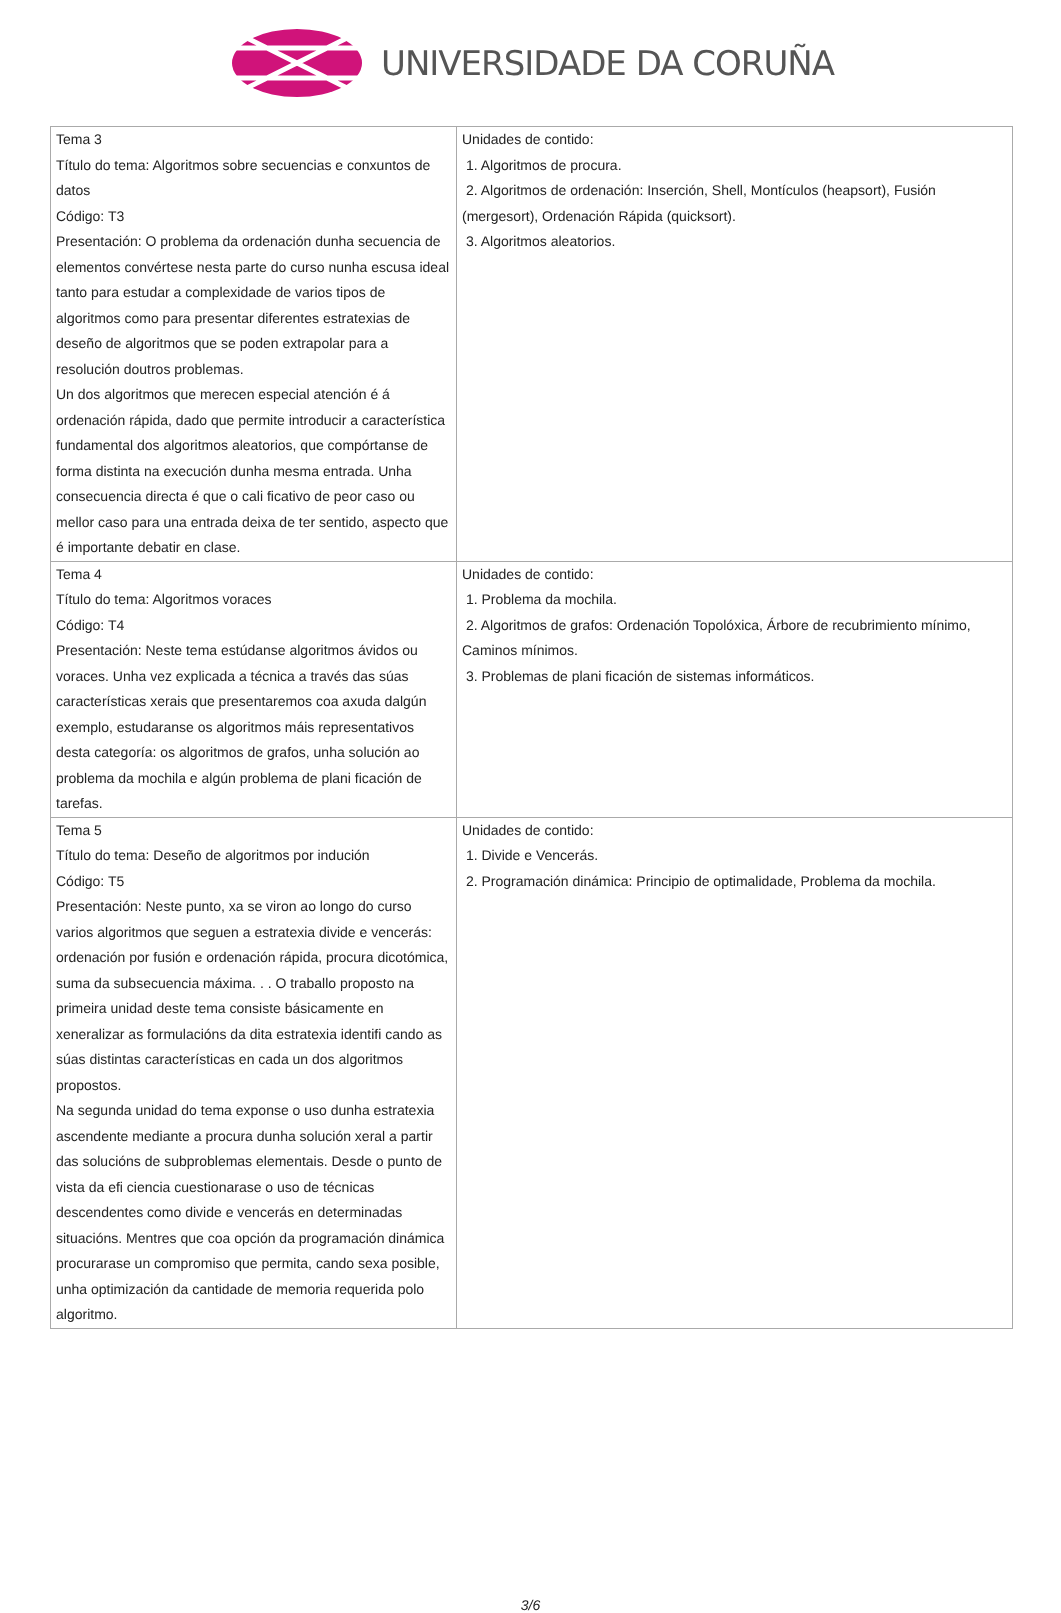UNIVERSIDADE DA CORUÑA
| Tema 3 Título do tema: Algoritmos sobre secuencias e conxuntos de datos Código: T3 Presentación: O problema da ordenación dunha secuencia de elementos convértese nesta parte do curso nunha escusa ideal tanto para estudar a complexidade de varios tipos de algoritmos como para presentar diferentes estratexias de deseño de algoritmos que se poden extrapolar para a resolución doutros problemas. Un dos algoritmos que merecen especial atención é á ordenación rápida, dado que permite introducir a característica fundamental dos algoritmos aleatorios, que compórtanse de forma distinta na execución dunha mesma entrada. Unha consecuencia directa é que o cali ficativo de peor caso ou mellor caso para una entrada deixa de ter sentido, aspecto que é importante debatir en clase. | Unidades de contido: 1. Algoritmos de procura. 2. Algoritmos de ordenación: Inserción, Shell, Montículos (heapsort), Fusión (mergesort), Ordenación Rápida (quicksort). 3. Algoritmos aleatorios. |
| Tema 4 Título do tema: Algoritmos voraces Código: T4 Presentación: Neste tema estúdanse algoritmos ávidos ou voraces. Unha vez explicada a técnica a través das súas características xerais que presentaremos coa axuda dalgún exemplo, estudaranse os algoritmos máis representativos desta categoría: os algoritmos de grafos, unha solución ao problema da mochila e algún problema de plani ficación de tarefas. | Unidades de contido: 1. Problema da mochila. 2. Algoritmos de grafos: Ordenación Topolóxica, Árbore de recubrimiento mínimo, Caminos mínimos. 3. Problemas de plani ficación de sistemas informáticos. |
| Tema 5 Título do tema: Deseño de algoritmos por indución Código: T5 Presentación: Neste punto, xa se viron ao longo do curso varios algoritmos que seguen a estratexia divide e vencerás: ordenación por fusión e ordenación rápida, procura dicotómica, suma da subsecuencia máxima. . . O traballo proposto na primeira unidad deste tema consiste básicamente en xeneralizar as formulacións da dita estratexia identifi cando as súas distintas características en cada un dos algoritmos propostos. Na segunda unidad do tema exponse o uso dunha estratexia ascendente mediante a procura dunha solución xeral a partir das solucións de subproblemas elementais. Desde o punto de vista da efi ciencia cuestionarase o uso de técnicas descendentes como divide e vencerás en determinadas situacións. Mentres que coa opción da programación dinámica procurarase un compromiso que permita, cando sexa posible, unha optimización da cantidade de memoria requerida polo algoritmo. | Unidades de contido: 1. Divide e Vencerás. 2. Programación dinámica: Principio de optimalidade, Problema da mochila. |
3/6